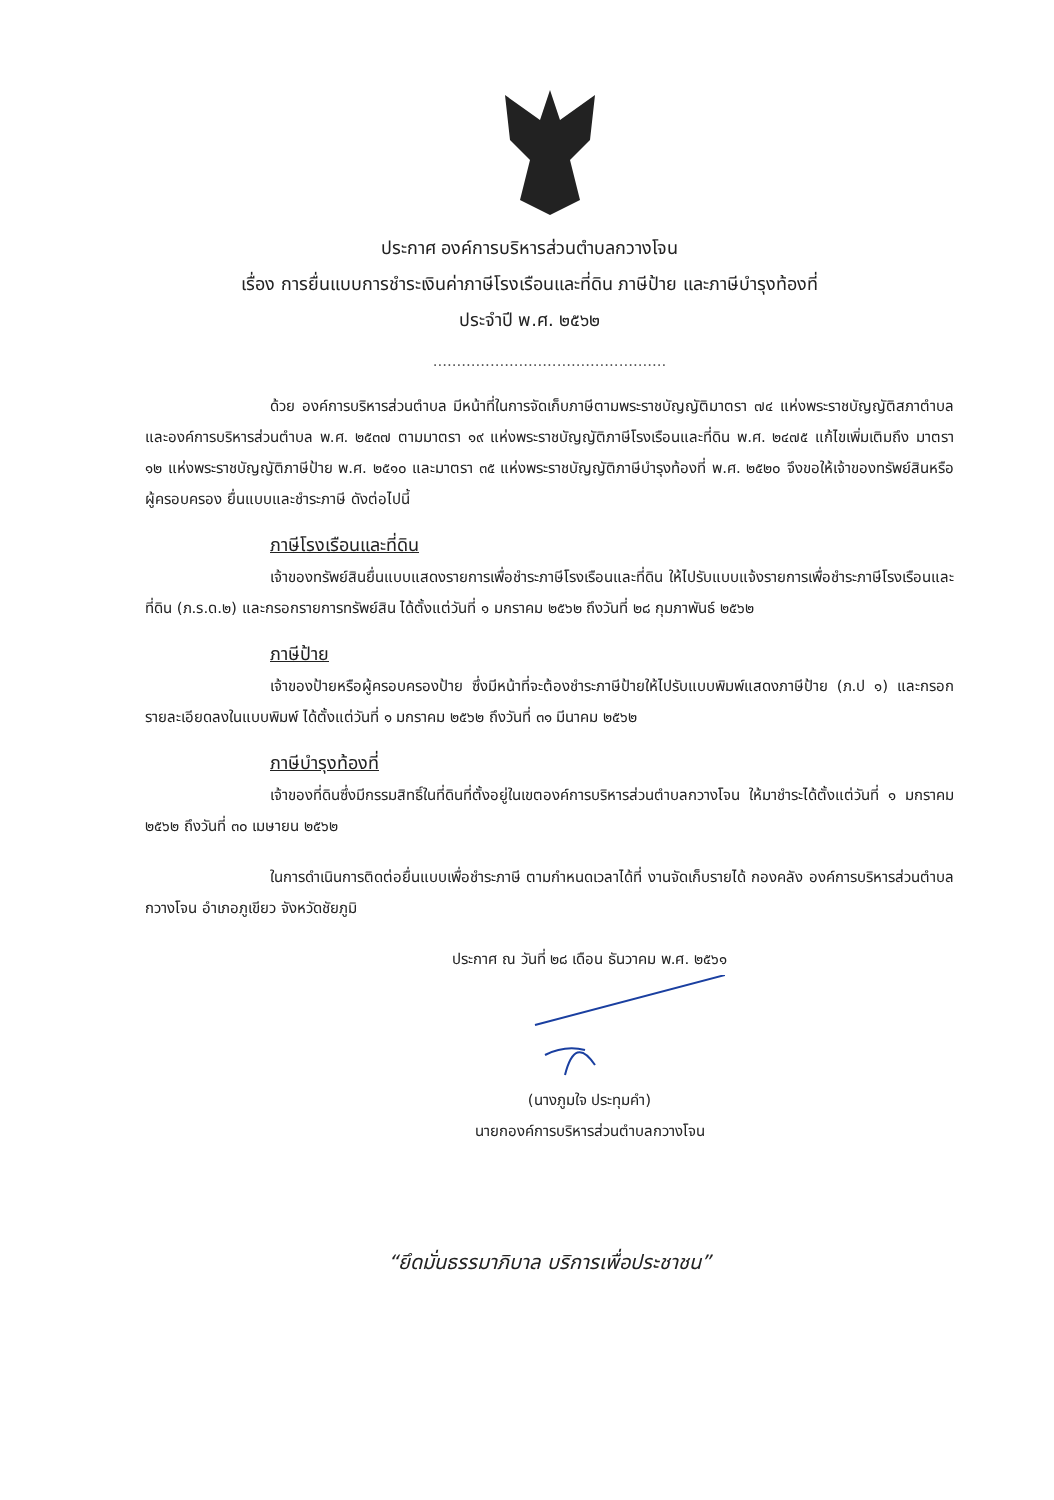ประกาศ องค์การบริหารส่วนตำบลกวางโจน
เรื่อง การยื่นแบบการชำระเงินค่าภาษีโรงเรือนและที่ดิน ภาษีป้าย และภาษีบำรุงท้องที่
ประจำปี พ.ศ. ๒๕๖๒
.................................................
ด้วย องค์การบริหารส่วนตำบล มีหน้าที่ในการจัดเก็บภาษีตามพระราชบัญญัติมาตรา ๗๔ แห่งพระราชบัญญัติสภาตำบล และองค์การบริหารส่วนตำบล พ.ศ. ๒๕๓๗ ตามมาตรา ๑๙ แห่งพระราชบัญญัติภาษีโรงเรือนและที่ดิน พ.ศ. ๒๔๗๕ แก้ไขเพิ่มเติมถึง มาตรา ๑๒ แห่งพระราชบัญญัติภาษีป้าย พ.ศ. ๒๕๑๐ และมาตรา ๓๕ แห่งพระราชบัญญัติภาษีบำรุงท้องที่ พ.ศ. ๒๕๒๐ จึงขอให้เจ้าของทรัพย์สินหรือผู้ครอบครอง ยื่นแบบและชำระภาษี ดังต่อไปนี้
ภาษีโรงเรือนและที่ดิน
เจ้าของทรัพย์สินยื่นแบบแสดงรายการเพื่อชำระภาษีโรงเรือนและที่ดิน ให้ไปรับแบบแจ้งรายการเพื่อชำระภาษีโรงเรือนและที่ดิน (ภ.ร.ด.๒) และกรอกรายการทรัพย์สิน ได้ตั้งแต่วันที่ ๑ มกราคม ๒๕๖๒ ถึงวันที่ ๒๘ กุมภาพันธ์ ๒๕๖๒
ภาษีป้าย
เจ้าของป้ายหรือผู้ครอบครองป้าย ซึ่งมีหน้าที่จะต้องชำระภาษีป้ายให้ไปรับแบบพิมพ์แสดงภาษีป้าย (ภ.ป ๑) และกรอกรายละเอียดลงในแบบพิมพ์ ได้ตั้งแต่วันที่ ๑ มกราคม ๒๕๖๒ ถึงวันที่ ๓๑ มีนาคม ๒๕๖๒
ภาษีบำรุงท้องที่
เจ้าของที่ดินซึ่งมีกรรมสิทธิ์ในที่ดินที่ตั้งอยู่ในเขตองค์การบริหารส่วนตำบลกวางโจน ให้มาชำระได้ตั้งแต่วันที่ ๑ มกราคม ๒๕๖๒ ถึงวันที่ ๓๐ เมษายน ๒๕๖๒
ในการดำเนินการติดต่อยื่นแบบเพื่อชำระภาษี ตามกำหนดเวลาได้ที่ งานจัดเก็บรายได้ กองคลัง องค์การบริหารส่วนตำบลกวางโจน อำเภอภูเขียว จังหวัดชัยภูมิ
ประกาศ ณ วันที่ ๒๘ เดือน ธันวาคม พ.ศ. ๒๕๖๑
(นางภูมใจ ประทุมคำ)
นายกองค์การบริหารส่วนตำบลกวางโจน
“ยึดมั่นธรรมาภิบาล บริการเพื่อประชาชน”